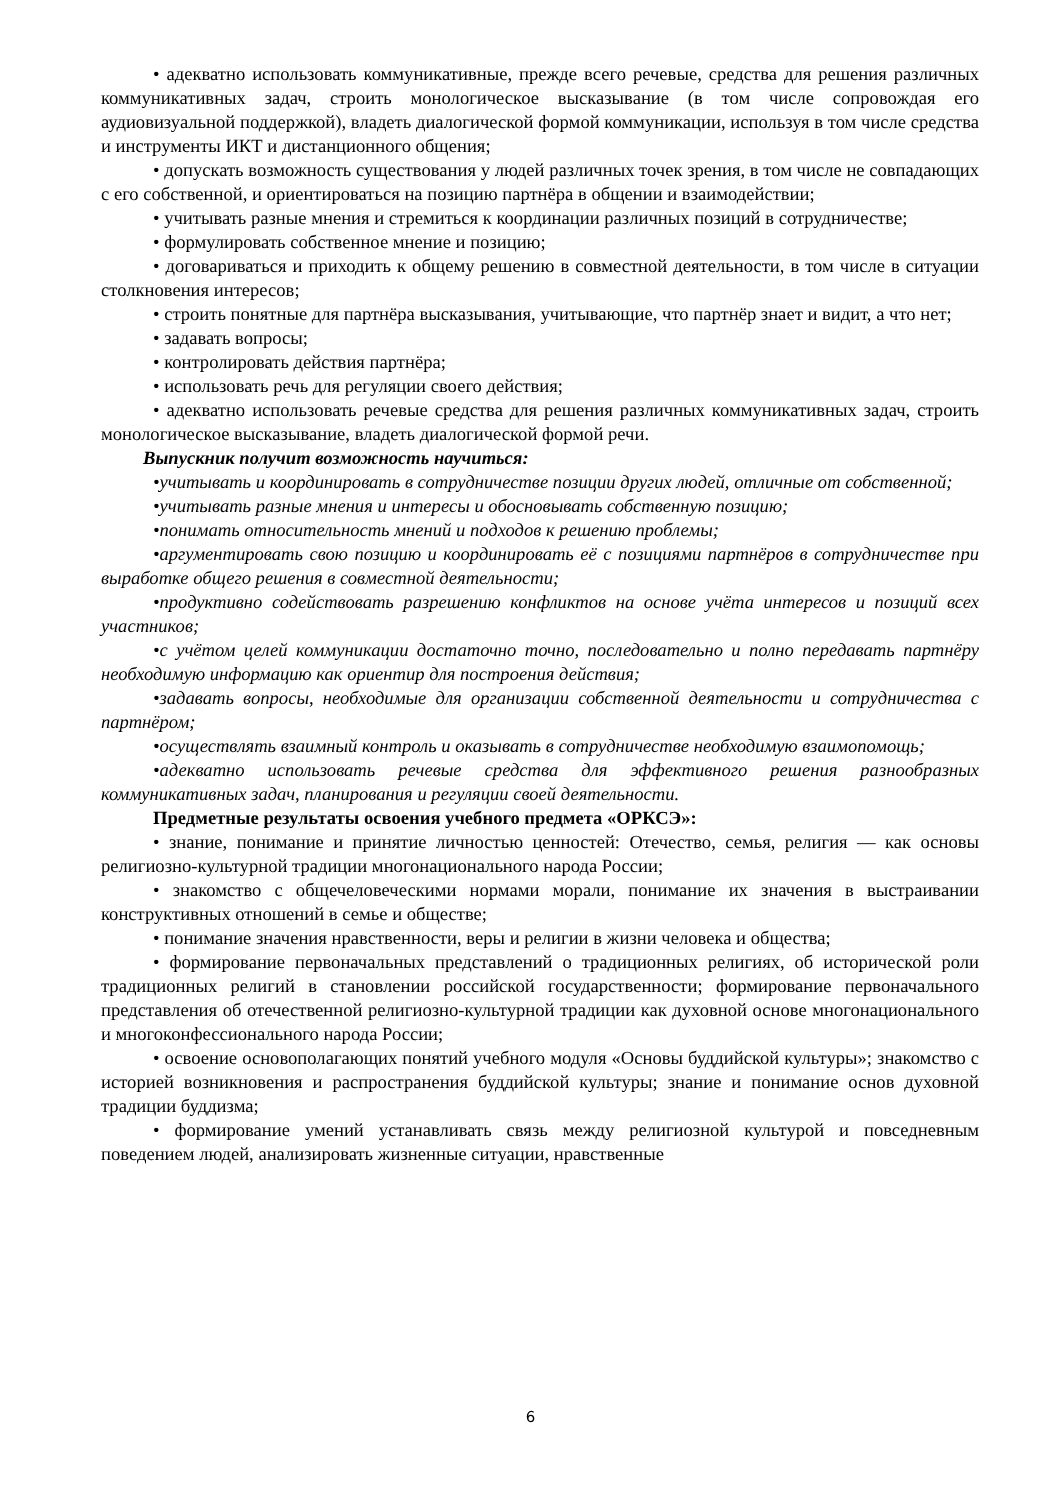• адекватно использовать коммуникативные, прежде всего речевые, средства для решения различных коммуникативных задач, строить монологическое высказывание (в том числе сопровождая его аудиовизуальной поддержкой), владеть диалогической формой коммуникации, используя в том числе средства и инструменты ИКТ и дистанционного общения;
• допускать возможность существования у людей различных точек зрения, в том числе не совпадающих с его собственной, и ориентироваться на позицию партнёра в общении и взаимодействии;
• учитывать разные мнения и стремиться к координации различных позиций в сотрудничестве;
• формулировать собственное мнение и позицию;
• договариваться и приходить к общему решению в совместной деятельности, в том числе в ситуации столкновения интересов;
• строить понятные для партнёра высказывания, учитывающие, что партнёр знает и видит, а что нет;
• задавать вопросы;
• контролировать действия партнёра;
• использовать речь для регуляции своего действия;
• адекватно использовать речевые средства для решения различных коммуникативных задач, строить монологическое высказывание, владеть диалогической формой речи.
Выпускник получит возможность научиться:
•учитывать и координировать в сотрудничестве позиции других людей, отличные от собственной;
•учитывать разные мнения и интересы и обосновывать собственную позицию;
•понимать относительность мнений и подходов к решению проблемы;
•аргументировать свою позицию и координировать её с позициями партнёров в сотрудничестве при выработке общего решения в совместной деятельности;
•продуктивно содействовать разрешению конфликтов на основе учёта интересов и позиций всех участников;
•с учётом целей коммуникации достаточно точно, последовательно и полно передавать партнёру необходимую информацию как ориентир для построения действия;
•задавать вопросы, необходимые для организации собственной деятельности и сотрудничества с партнёром;
•осуществлять взаимный контроль и оказывать в сотрудничестве необходимую взаимопомощь;
•адекватно использовать речевые средства для эффективного решения разнообразных коммуникативных задач, планирования и регуляции своей деятельности.
Предметные результаты освоения учебного предмета «ОРКСЭ»:
• знание, понимание и принятие личностью ценностей: Отечество, семья, религия — как основы религиозно-культурной традиции многонационального народа России;
• знакомство с общечеловеческими нормами морали, понимание их значения в выстраивании конструктивных отношений в семье и обществе;
• понимание значения нравственности, веры и религии в жизни человека и общества;
• формирование первоначальных представлений о традиционных религиях, об исторической роли традиционных религий в становлении российской государственности; формирование первоначального представления об отечественной религиозно-культурной традиции как духовной основе многонационального и многоконфессионального народа России;
• освоение основополагающих понятий учебного модуля «Основы буддийской культуры»; знакомство с историей возникновения и распространения буддийской культуры; знание и понимание основ духовной традиции буддизма;
• формирование умений устанавливать связь между религиозной культурой и повседневным поведением людей, анализировать жизненные ситуации, нравственные
6